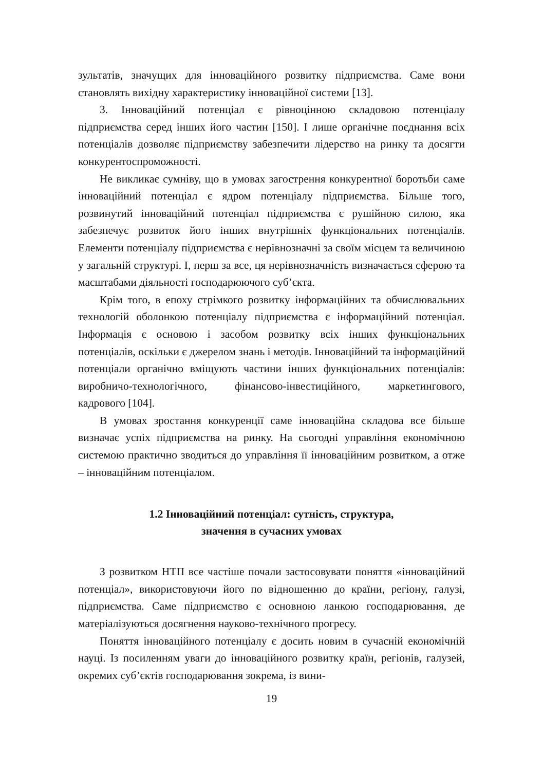зультатів, значущих для інноваційного розвитку підприємства. Саме вони становлять вихідну характеристику інноваційної системи [13].
3. Інноваційний потенціал є рівноцінною складовою потенціалу підприємства серед інших його частин [150]. І лише органічне поєднання всіх потенціалів дозволяє підприємству забезпечити лідерство на ринку та досягти конкурентоспроможності.
Не викликає сумніву, що в умовах загострення конкурентної боротьби саме інноваційний потенціал є ядром потенціалу підприємства. Більше того, розвинутий інноваційний потенціал підприємства є рушійною силою, яка забезпечує розвиток його інших внутрішніх функціональних потенціалів. Елементи потенціалу підприємства є нерівнозначні за своїм місцем та величиною у загальній структурі. І, перш за все, ця нерівнозначність визначається сферою та масштабами діяльності господарюючого суб’єкта.
Крім того, в епоху стрімкого розвитку інформаційних та обчислювальних технологій оболонкою потенціалу підприємства є інформаційний потенціал. Інформація є основою і засобом розвитку всіх інших функціональних потенціалів, оскільки є джерелом знань і методів. Інноваційний та інформаційний потенціали органічно вміщують частини інших функціональних потенціалів: виробничо-технологічного, фінансово-інвестиційного, маркетингового, кадрового [104].
В умовах зростання конкуренції саме інноваційна складова все більше визначає успіх підприємства на ринку. На сьогодні управління економічною системою практично зводиться до управління її інноваційним розвитком, а отже – інноваційним потенціалом.
1.2 Інноваційний потенціал: сутність, структура,
значення в сучасних умовах
З розвитком НТП все частіше почали застосовувати поняття «інноваційний потенціал», використовуючи його по відношенню до країни, регіону, галузі, підприємства. Саме підприємство є основною ланкою господарювання, де матеріалізуються досягнення науково-технічного прогресу.
Поняття інноваційного потенціалу є досить новим в сучасній економічній науці. Із посиленням уваги до інноваційного розвитку країн, регіонів, галузей, окремих суб’єктів господарювання зокрема, із вини-
19